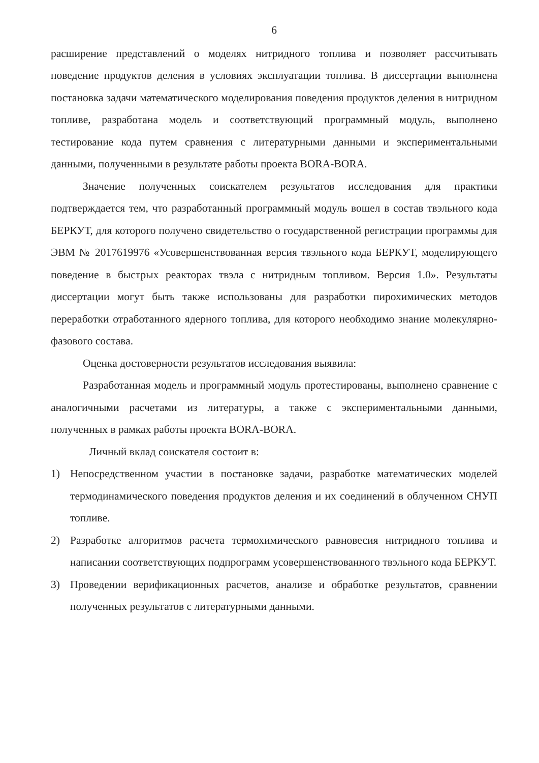6
расширение представлений о моделях нитридного топлива и позволяет рассчитывать поведение продуктов деления в условиях эксплуатации топлива. В диссертации выполнена постановка задачи математического моделирования поведения продуктов деления в нитридном топливе, разработана модель и соответствующий программный модуль, выполнено тестирование кода путем сравнения с литературными данными и экспериментальными данными, полученными в результате работы проекта BORA-BORA.
Значение полученных соискателем результатов исследования для практики подтверждается тем, что разработанный программный модуль вошел в состав твэльного кода БЕРКУТ, для которого получено свидетельство о государственной регистрации программы для ЭВМ № 2017619976 «Усовершенствованная версия твэльного кода БЕРКУТ, моделирующего поведение в быстрых реакторах твэла с нитридным топливом. Версия 1.0». Результаты диссертации могут быть также использованы для разработки пирохимических методов переработки отработанного ядерного топлива, для которого необходимо знание молекулярно-фазового состава.
Оценка достоверности результатов исследования выявила:
Разработанная модель и программный модуль протестированы, выполнено сравнение с аналогичными расчетами из литературы, а также с экспериментальными данными, полученных в рамках работы проекта BORA-BORA.
Личный вклад соискателя состоит в:
1) Непосредственном участии в постановке задачи, разработке математических моделей термодинамического поведения продуктов деления и их соединений в облученном СНУП топливе.
2) Разработке алгоритмов расчета термохимического равновесия нитридного топлива и написании соответствующих подпрограмм усовершенствованного твэльного кода БЕРКУТ.
3) Проведении верификационных расчетов, анализе и обработке результатов, сравнении полученных результатов с литературными данными.